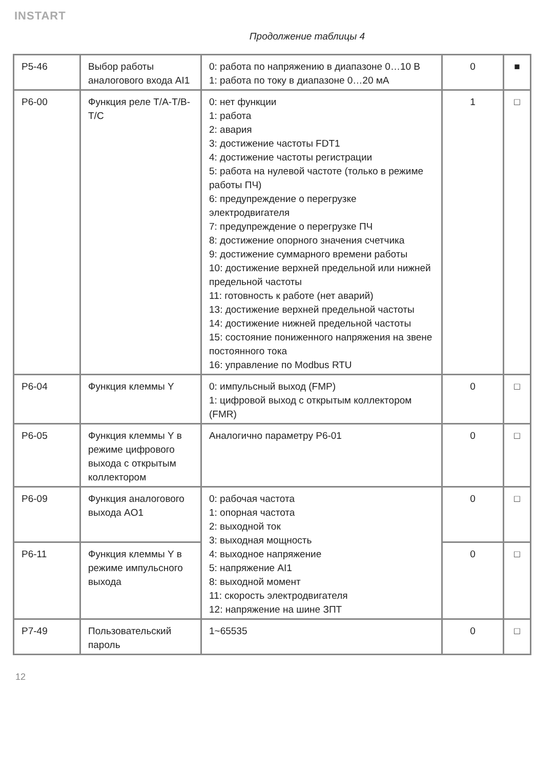INSTART
Продолжение таблицы 4
| P5-46 | Выбор работы аналогового входа AI1 | 0: работа по напряжению в диапазоне 0…10 В 1: работа по току в диапазоне 0…20 мА | 0 | ■ |
| P6-00 | Функция реле T/A-T/B-T/C | 0: нет функции 1: работа 2: авария 3: достижение частоты FDT1 4: достижение частоты регистрации 5: работа на нулевой частоте (только в режиме работы ПЧ) 6: предупреждение о перегрузке электродвигателя 7: предупреждение о перегрузке ПЧ 8: достижение опорного значения счетчика 9: достижение суммарного времени работы 10: достижение верхней предельной или нижней предельной частоты 11: готовность к работе (нет аварий) 13: достижение верхней предельной частоты 14: достижение нижней предельной частоты 15: состояние пониженного напряжения на звене постоянного тока 16: управление по Modbus RTU | 1 | □ |
| P6-04 | Функция клеммы Y | 0: импульсный выход (FMP) 1: цифровой выход с открытым коллектором (FMR) | 0 | □ |
| P6-05 | Функция клеммы Y в режиме цифрового выхода с открытым коллектором | Аналогично параметру P6-01 | 0 | □ |
| P6-09 | Функция аналогового выхода AO1 | 0: рабочая частота 1: опорная частота 2: выходной ток 3: выходная мощность 4: выходное напряжение 5: напряжение AI1 8: выходной момент 11: скорость электродвигателя 12: напряжение на шине ЗПТ | 0 | □ |
| P6-11 | Функция клеммы Y в режиме импульсного выхода | | 0 | □ |
| P7-49 | Пользовательский пароль | 1~65535 | 0 | □ |
12